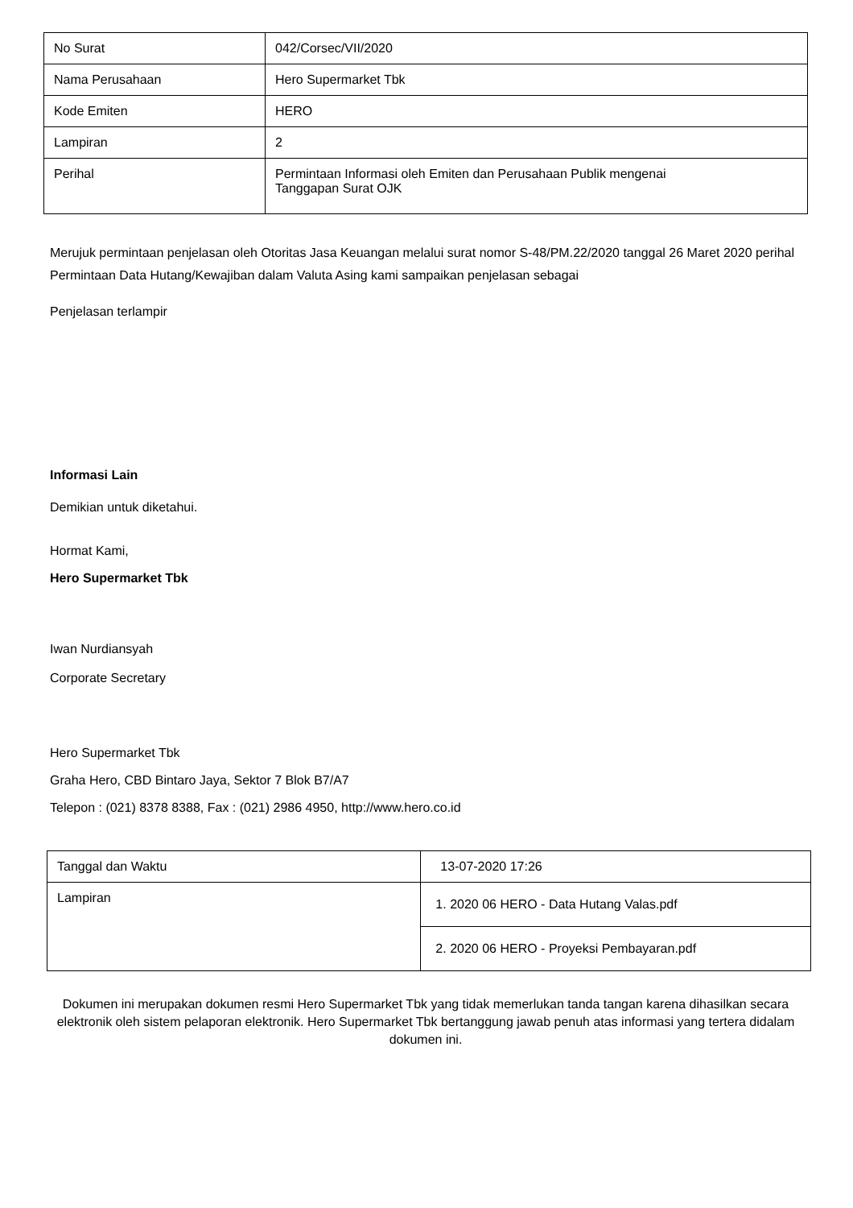| No Surat | 042/Corsec/VII/2020 |
| Nama Perusahaan | Hero Supermarket Tbk |
| Kode Emiten | HERO |
| Lampiran | 2 |
| Perihal | Permintaan Informasi oleh Emiten dan Perusahaan Publik mengenai Tanggapan Surat OJK |
Merujuk permintaan penjelasan oleh Otoritas Jasa Keuangan melalui surat nomor S-48/PM.22/2020 tanggal 26 Maret 2020 perihal Permintaan Data Hutang/Kewajiban dalam Valuta Asing kami sampaikan penjelasan sebagai
Penjelasan terlampir
Informasi Lain
Demikian untuk diketahui.
Hormat Kami,
Hero Supermarket Tbk
Iwan Nurdiansyah
Corporate Secretary
Hero Supermarket Tbk
Graha Hero, CBD Bintaro Jaya, Sektor 7 Blok B7/A7
Telepon : (021) 8378 8388, Fax : (021) 2986 4950, http://www.hero.co.id
| Tanggal dan Waktu | 13-07-2020 17:26 |
| Lampiran | 1. 2020 06 HERO - Data Hutang Valas.pdf |
| | 2. 2020 06 HERO - Proyeksi Pembayaran.pdf |
Dokumen ini merupakan dokumen resmi Hero Supermarket Tbk yang tidak memerlukan tanda tangan karena dihasilkan secara elektronik oleh sistem pelaporan elektronik. Hero Supermarket Tbk bertanggung jawab penuh atas informasi yang tertera didalam dokumen ini.